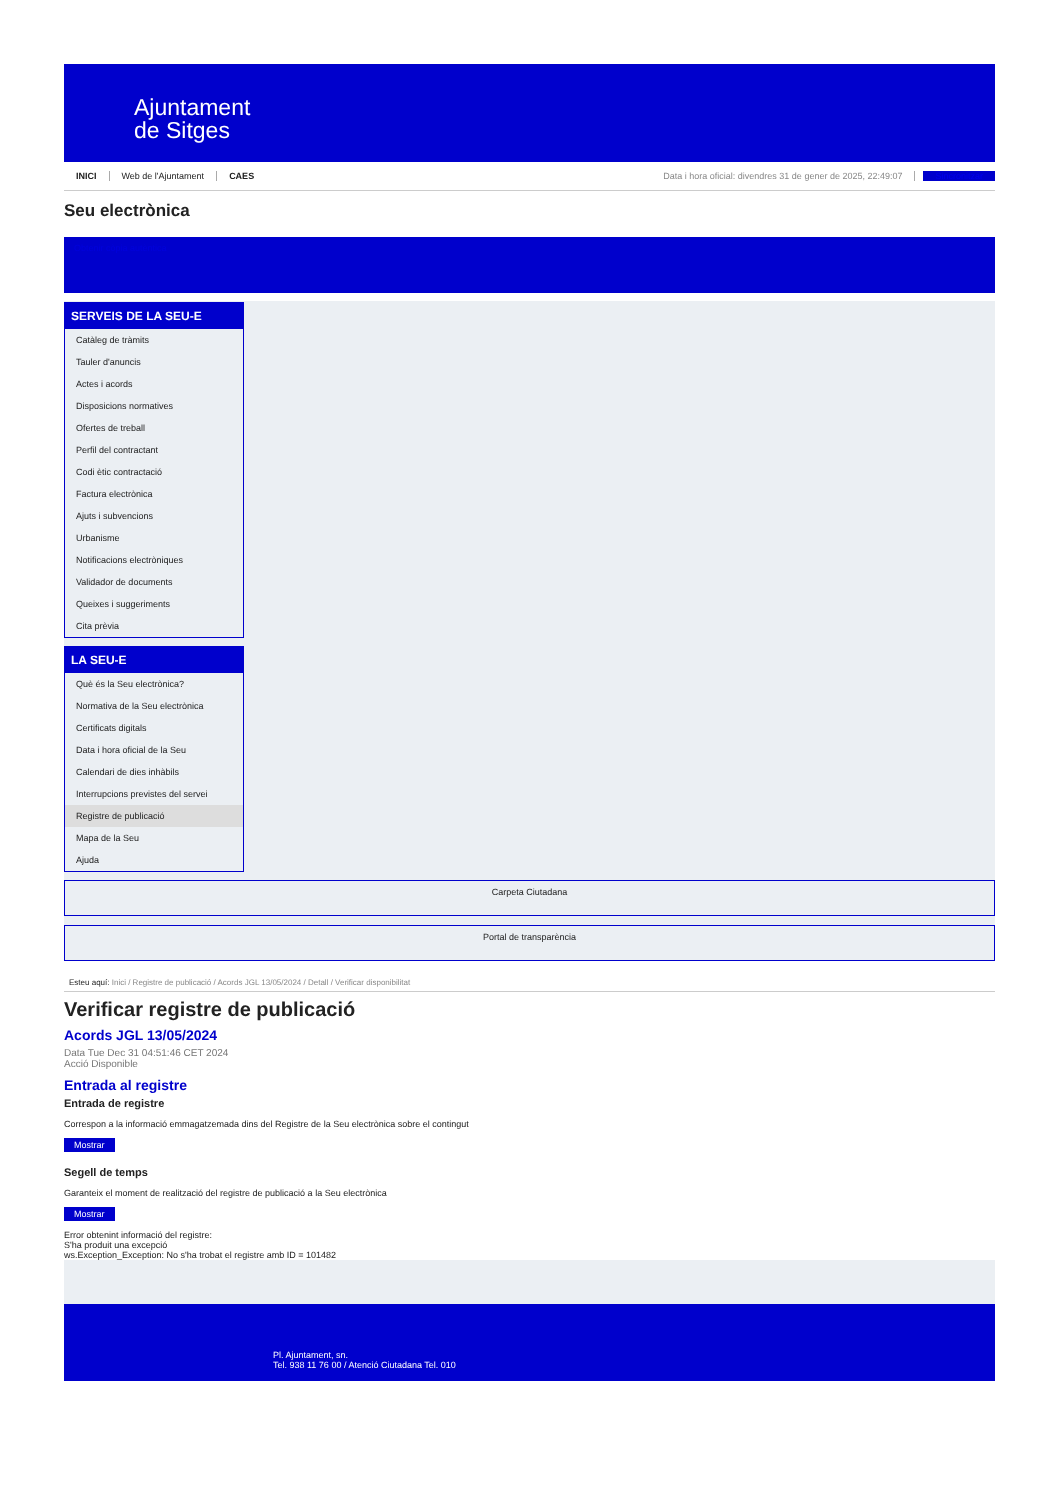Ajuntament
de Sitges
INICI Web de l'Ajuntament CAES Data i hora oficial: divendres 31 de gener de 2025, 22:49:07 Sincronitzar
Seu electrònica
Obtenir còpia autèntica
SERVEIS DE LA SEU-E
Catàleg de tràmits
Tauler d'anuncis
Actes i acords
Disposicions normatives
Ofertes de treball
Perfil del contractant
Codi ètic contractació
Factura electrònica
Ajuts i subvencions
Urbanisme
Notificacions electròniques
Validador de documents
Queixes i suggeriments
Cita prèvia
LA SEU-E
Què és la Seu electrònica?
Normativa de la Seu electrònica
Certificats digitals
Data i hora oficial de la Seu
Calendari de dies inhàbils
Interrupcions previstes del servei
Registre de publicació
Mapa de la Seu
Ajuda
Carpeta Ciutadana
Portal de transparència
Esteu aquí: Inici / Registre de publicació / Acords JGL 13/05/2024 / Detall / Verificar disponibilitat
Verificar registre de publicació
Acords JGL 13/05/2024
Data Tue Dec 31 04:51:46 CET 2024
Acció Disponible
Entrada al registre
Entrada de registre
Correspon a la informació emmagatzemada dins del Registre de la Seu electrònica sobre el contingut
Mostrar
Segell de temps
Garanteix el moment de realització del registre de publicació a la Seu electrònica
Mostrar
Error obtenint informació del registre:
S'ha produit una excepció
ws.Exception_Exception: No s'ha trobat el registre amb ID = 101482
Pl. Ajuntament, sn.
Tel. 938 11 76 00 / Atenció Ciutadana Tel. 010